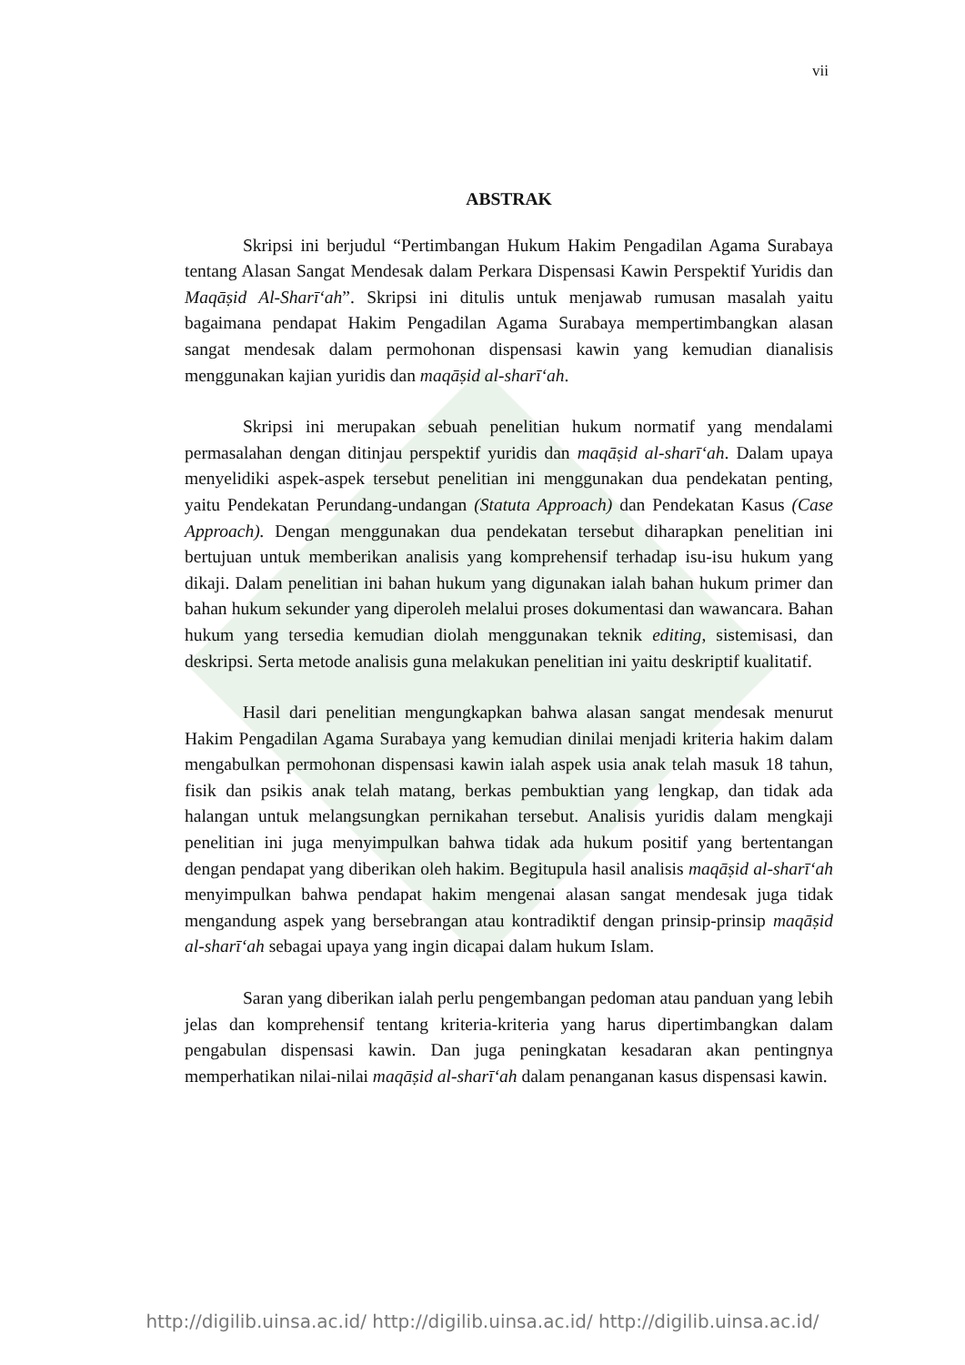vii
ABSTRAK
Skripsi ini berjudul “Pertimbangan Hukum Hakim Pengadilan Agama Surabaya tentang Alasan Sangat Mendesak dalam Perkara Dispensasi Kawin Perspektif Yuridis dan Maqāṣid Al-Sharīʻah”. Skripsi ini ditulis untuk menjawab rumusan masalah yaitu bagaimana pendapat Hakim Pengadilan Agama Surabaya mempertimbangkan alasan sangat mendesak dalam permohonan dispensasi kawin yang kemudian dianalisis menggunakan kajian yuridis dan maqāṣid al-sharīʻah.
Skripsi ini merupakan sebuah penelitian hukum normatif yang mendalami permasalahan dengan ditinjau perspektif yuridis dan maqāṣid al-sharīʻah. Dalam upaya menyelidiki aspek-aspek tersebut penelitian ini menggunakan dua pendekatan penting, yaitu Pendekatan Perundang-undangan (Statuta Approach) dan Pendekatan Kasus (Case Approach). Dengan menggunakan dua pendekatan tersebut diharapkan penelitian ini bertujuan untuk memberikan analisis yang komprehensif terhadap isu-isu hukum yang dikaji. Dalam penelitian ini bahan hukum yang digunakan ialah bahan hukum primer dan bahan hukum sekunder yang diperoleh melalui proses dokumentasi dan wawancara. Bahan hukum yang tersedia kemudian diolah menggunakan teknik editing, sistemisasi, dan deskripsi. Serta metode analisis guna melakukan penelitian ini yaitu deskriptif kualitatif.
Hasil dari penelitian mengungkapkan bahwa alasan sangat mendesak menurut Hakim Pengadilan Agama Surabaya yang kemudian dinilai menjadi kriteria hakim dalam mengabulkan permohonan dispensasi kawin ialah aspek usia anak telah masuk 18 tahun, fisik dan psikis anak telah matang, berkas pembuktian yang lengkap, dan tidak ada halangan untuk melangsungkan pernikahan tersebut. Analisis yuridis dalam mengkaji penelitian ini juga menyimpulkan bahwa tidak ada hukum positif yang bertentangan dengan pendapat yang diberikan oleh hakim. Begitupula hasil analisis maqāṣid al-sharīʻah menyimpulkan bahwa pendapat hakim mengenai alasan sangat mendesak juga tidak mengandung aspek yang bersebrangan atau kontradiktif dengan prinsip-prinsip maqāṣid al-sharīʻah sebagai upaya yang ingin dicapai dalam hukum Islam.
Saran yang diberikan ialah perlu pengembangan pedoman atau panduan yang lebih jelas dan komprehensif tentang kriteria-kriteria yang harus dipertimbangkan dalam pengabulan dispensasi kawin. Dan juga peningkatan kesadaran akan pentingnya memperhatikan nilai-nilai maqāṣid al-sharīʻah dalam penanganan kasus dispensasi kawin.
http://digilib.uinsa.ac.id/ http://digilib.uinsa.ac.id/ http://digilib.uinsa.ac.id/